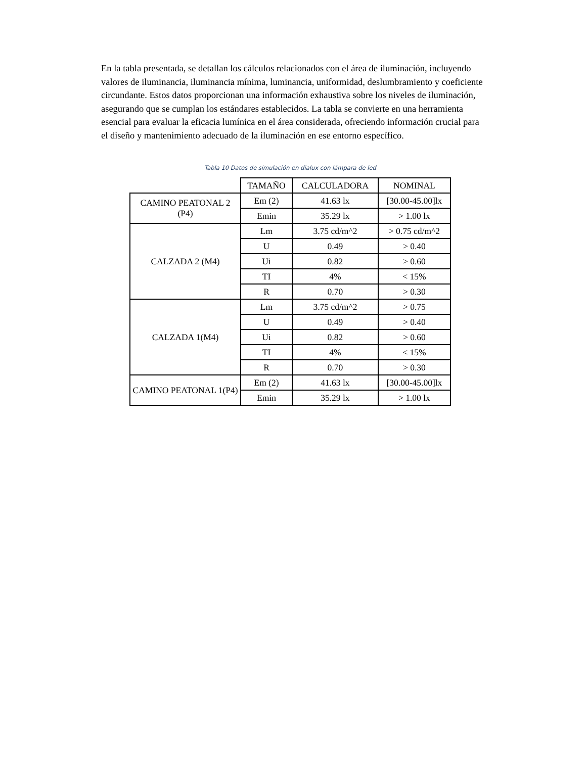En la tabla presentada, se detallan los cálculos relacionados con el área de iluminación, incluyendo valores de iluminancia, iluminancia mínima, luminancia, uniformidad, deslumbramiento y coeficiente circundante. Estos datos proporcionan una información exhaustiva sobre los niveles de iluminación, asegurando que se cumplan los estándares establecidos. La tabla se convierte en una herramienta esencial para evaluar la eficacia lumínica en el área considerada, ofreciendo información crucial para el diseño y mantenimiento adecuado de la iluminación en ese entorno específico.
Tabla 10 Datos de simulación en dialux con lámpara de led
| | TAMAÑO | CALCULADORA | NOMINAL |
| --- | --- | --- | --- |
| CAMINO PEATONAL 2 (P4) | Em (2) | 41.63 lx | [30.00-45.00]lx |
| | Emin | 35.29 lx | > 1.00 lx |
| CALZADA 2 (M4) | Lm | 3.75 cd/m^2 | > 0.75 cd/m^2 |
| | U | 0.49 | > 0.40 |
| | Ui | 0.82 | > 0.60 |
| | TI | 4% | < 15% |
| | R | 0.70 | > 0.30 |
| CALZADA 1(M4) | Lm | 3.75 cd/m^2 | > 0.75 |
| | U | 0.49 | > 0.40 |
| | Ui | 0.82 | > 0.60 |
| | TI | 4% | < 15% |
| | R | 0.70 | > 0.30 |
| CAMINO PEATONAL 1(P4) | Em (2) | 41.63 lx | [30.00-45.00]lx |
| | Emin | 35.29 lx | > 1.00 lx |